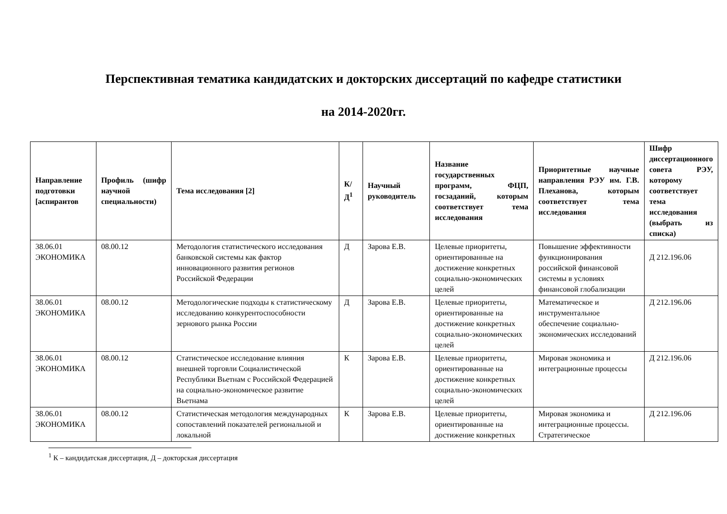Перспективная тематика кандидатских и докторских диссертаций по кафедре статистики
на 2014-2020гг.
| Направление подготовки [аспирантов | Профиль (шифр научной специальности) | Тема исследования [2] | К/ Д<sup>1</sup> | Научный руководитель | Название государственных программ, ФЦП, госзаданий, которым соответствует тема исследования | Приоритетные научные направления РЭУ им. Г.В. Плеханова, которым соответствует тема исследования | Шифр диссертационного совета РЭУ, которому соответствует тема исследования (выбрать из списка) |
| --- | --- | --- | --- | --- | --- | --- | --- |
| 38.06.01 ЭКОНОМИКА | 08.00.12 | Методология статистического исследования банковской системы как фактор инновационного развития регионов Российской Федерации | Д | Зарова Е.В. | Целевые приоритеты, ориентированные на достижение конкретных социально-экономических целей | Повышение эффективности функционирования российской финансовой системы в условиях финансовой глобализации | Д 212.196.06 |
| 38.06.01 ЭКОНОМИКА | 08.00.12 | Методологические подходы к статистическому исследованию конкурентоспособности зернового рынка России | Д | Зарова Е.В. | Целевые приоритеты, ориентированные на достижение конкретных социально-экономических целей | Математическое и инструментальное обеспечение социально-экономических исследований | Д 212.196.06 |
| 38.06.01 ЭКОНОМИКА | 08.00.12 | Статистическое исследование влияния внешней торговли Социалистической Республики Вьетнам с Российской Федерацией на социально-экономическое развитие Вьетнама | К | Зарова Е.В. | Целевые приоритеты, ориентированные на достижение конкретных социально-экономических целей | Мировая экономика и интеграционные процессы | Д 212.196.06 |
| 38.06.01 ЭКОНОМИКА | 08.00.12 | Статистическая методология международных сопоставлений показателей региональной и локальной | К | Зарова Е.В. | Целевые приоритеты, ориентированные на достижение конкретных | Мировая экономика и интеграционные процессы. Стратегическое | Д 212.196.06 |
<sup>1</sup> К – кандидатская диссертация, Д – докторская диссертация